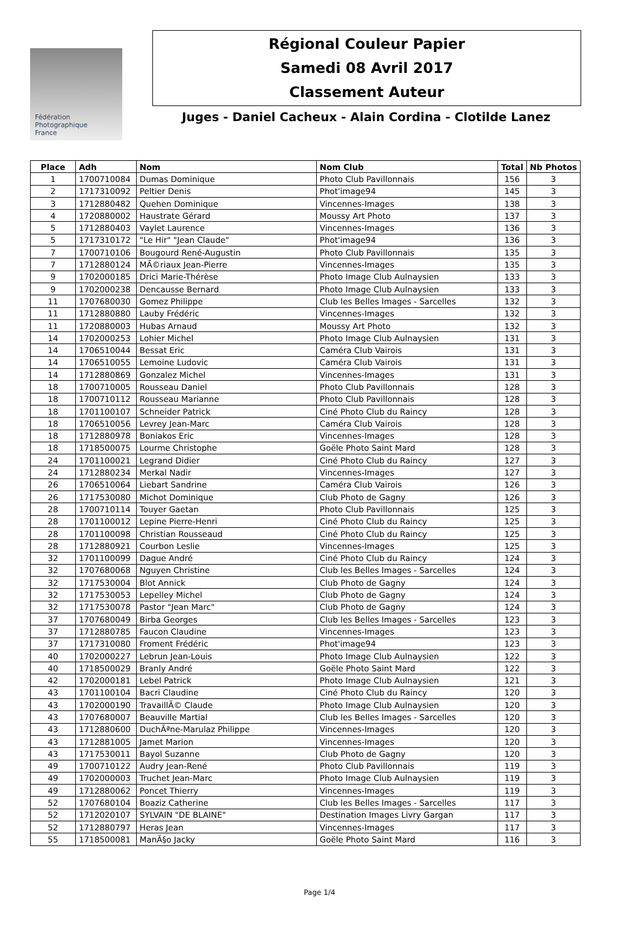Fédération
Photographique
France
Régional Couleur Papier
Samedi 08 Avril 2017
Classement Auteur
Juges - Daniel Cacheux - Alain Cordina - Clotilde Lanez
| Place | Adh | Nom | Nom Club | Total | Nb Photos |
| --- | --- | --- | --- | --- | --- |
| 1 | 1700710084 | Dumas Dominique | Photo Club Pavillonnais | 156 | 3 |
| 2 | 1717310092 | Peltier Denis | Phot'image94 | 145 | 3 |
| 3 | 1712880482 | Quehen Dominique | Vincennes-Images | 138 | 3 |
| 4 | 1720880002 | Haustrate Gérard | Moussy Art Photo | 137 | 3 |
| 5 | 1712880403 | Vaylet Laurence | Vincennes-Images | 136 | 3 |
| 5 | 1717310172 | "Le Hir" "Jean Claude" | Phot'image94 | 136 | 3 |
| 7 | 1700710106 | Bougourd René-Augustin | Photo Club Pavillonnais | 135 | 3 |
| 7 | 1712880124 | MÃ©riaux Jean-Pierre | Vincennes-Images | 135 | 3 |
| 9 | 1702000185 | Drici Marie-Thérèse | Photo Image Club Aulnaysien | 133 | 3 |
| 9 | 1702000238 | Dencausse Bernard | Photo Image Club Aulnaysien | 133 | 3 |
| 11 | 1707680030 | Gomez Philippe | Club les Belles Images - Sarcelles | 132 | 3 |
| 11 | 1712880880 | Lauby Frédéric | Vincennes-Images | 132 | 3 |
| 11 | 1720880003 | Hubas Arnaud | Moussy Art Photo | 132 | 3 |
| 14 | 1702000253 | Lohier Michel | Photo Image Club Aulnaysien | 131 | 3 |
| 14 | 1706510044 | Bessat Eric | Caméra Club Vairois | 131 | 3 |
| 14 | 1706510055 | Lemoine Ludovic | Caméra Club Vairois | 131 | 3 |
| 14 | 1712880869 | Gonzalez Michel | Vincennes-Images | 131 | 3 |
| 18 | 1700710005 | Rousseau Daniel | Photo Club Pavillonnais | 128 | 3 |
| 18 | 1700710112 | Rousseau Marianne | Photo Club Pavillonnais | 128 | 3 |
| 18 | 1701100107 | Schneider Patrick | Ciné Photo Club du Raincy | 128 | 3 |
| 18 | 1706510056 | Levrey Jean-Marc | Caméra Club Vairois | 128 | 3 |
| 18 | 1712880978 | Boniakos Eric | Vincennes-Images | 128 | 3 |
| 18 | 1718500075 | Lourme Christophe | Goële Photo Saint Mard | 128 | 3 |
| 24 | 1701100021 | Legrand Didier | Ciné Photo Club du Raincy | 127 | 3 |
| 24 | 1712880234 | Merkal Nadir | Vincennes-Images | 127 | 3 |
| 26 | 1706510064 | Liebart Sandrine | Caméra Club Vairois | 126 | 3 |
| 26 | 1717530080 | Michot Dominique | Club Photo de Gagny | 126 | 3 |
| 28 | 1700710114 | Touyer Gaetan | Photo Club Pavillonnais | 125 | 3 |
| 28 | 1701100012 | Lepine Pierre-Henri | Ciné Photo Club du Raincy | 125 | 3 |
| 28 | 1701100098 | Christian Rousseaud | Ciné Photo Club du Raincy | 125 | 3 |
| 28 | 1712880921 | Courbon Leslie | Vincennes-Images | 125 | 3 |
| 32 | 1701100099 | Dague André | Ciné Photo Club du Raincy | 124 | 3 |
| 32 | 1707680068 | Nguyen Christine | Club les Belles Images - Sarcelles | 124 | 3 |
| 32 | 1717530004 | Blot Annick | Club Photo de Gagny | 124 | 3 |
| 32 | 1717530053 | Lepelley Michel | Club Photo de Gagny | 124 | 3 |
| 32 | 1717530078 | Pastor "Jean Marc" | Club Photo de Gagny | 124 | 3 |
| 37 | 1707680049 | Birba Georges | Club les Belles Images - Sarcelles | 123 | 3 |
| 37 | 1712880785 | Faucon Claudine | Vincennes-Images | 123 | 3 |
| 37 | 1717310080 | Froment Frédéric | Phot'image94 | 123 | 3 |
| 40 | 1702000227 | Lebrun Jean-Louis | Photo Image Club Aulnaysien | 122 | 3 |
| 40 | 1718500029 | Branly André | Goële Photo Saint Mard | 122 | 3 |
| 42 | 1702000181 | Lebel Patrick | Photo Image Club Aulnaysien | 121 | 3 |
| 43 | 1701100104 | Bacri Claudine | Ciné Photo Club du Raincy | 120 | 3 |
| 43 | 1702000190 | TravaillÃ© Claude | Photo Image Club Aulnaysien | 120 | 3 |
| 43 | 1707680007 | Beauville Martial | Club les Belles Images - Sarcelles | 120 | 3 |
| 43 | 1712880600 | DuchÃªne-Marulaz Philippe | Vincennes-Images | 120 | 3 |
| 43 | 1712881005 | Jamet Marion | Vincennes-Images | 120 | 3 |
| 43 | 1717530011 | Bayol Suzanne | Club Photo de Gagny | 120 | 3 |
| 49 | 1700710122 | Audry Jean-René | Photo Club Pavillonnais | 119 | 3 |
| 49 | 1702000003 | Truchet Jean-Marc | Photo Image Club Aulnaysien | 119 | 3 |
| 49 | 1712880062 | Poncet Thierry | Vincennes-Images | 119 | 3 |
| 52 | 1707680104 | Boaziz Catherine | Club les Belles Images - Sarcelles | 117 | 3 |
| 52 | 1712020107 | SYLVAIN "DE BLAINE" | Destination Images Livry Gargan | 117 | 3 |
| 52 | 1712880797 | Heras Jean | Vincennes-Images | 117 | 3 |
| 55 | 1718500081 | ManÃ§o Jacky | Goële Photo Saint Mard | 116 | 3 |
Page 1/4